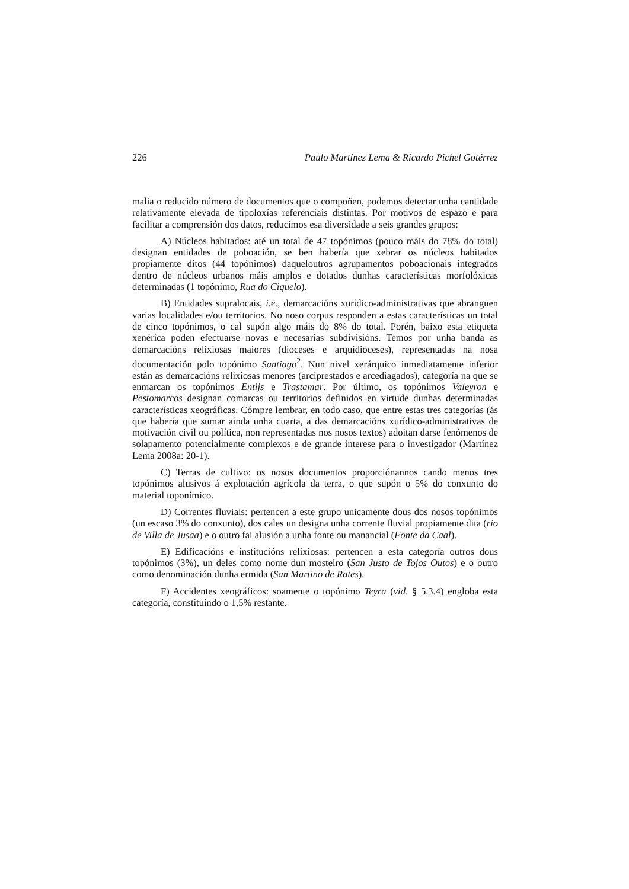226 Paulo Martínez Lema & Ricardo Pichel Gotérrez
malia o reducido número de documentos que o compoñen, podemos detectar unha cantidade relativamente elevada de tipoloxías referenciais distintas. Por motivos de espazo e para facilitar a comprensión dos datos, reducimos esa diversidade a seis grandes grupos:
A) Núcleos habitados: até un total de 47 topónimos (pouco máis do 78% do total) designan entidades de poboación, se ben habería que xebrar os núcleos habitados propiamente ditos (44 topónimos) daqueloutros agrupamentos poboacionais integrados dentro de núcleos urbanos máis amplos e dotados dunhas características morfolóxicas determinadas (1 topónimo, Rua do Ciquelo).
B) Entidades supralocais, i.e., demarcacións xurídico-administrativas que abranguen varias localidades e/ou territorios. No noso corpus responden a estas características un total de cinco topónimos, o cal supón algo máis do 8% do total. Porén, baixo esta etiqueta xenérica poden efectuarse novas e necesarias subdivisións. Temos por unha banda as demarcacións relixiosas maiores (dioceses e arquidioceses), representadas na nosa documentación polo topónimo Santiago<sup>2</sup>. Nun nivel xerárquico inmediatamente inferior están as demarcacións relixiosas menores (arciprestados e arcediagados), categoría na que se enmarcan os topónimos Entijs e Trastamar. Por último, os topónimos Valeyron e Pestomarcos designan comarcas ou territorios definidos en virtude dunhas determinadas características xeográficas. Cómpre lembrar, en todo caso, que entre estas tres categorías (ás que habería que sumar aínda unha cuarta, a das demarcacións xurídico-administrativas de motivación civil ou política, non representadas nos nosos textos) adoitan darse fenómenos de solapamento potencialmente complexos e de grande interese para o investigador (Martínez Lema 2008a: 20-1).
C) Terras de cultivo: os nosos documentos proporciónannos cando menos tres topónimos alusivos á explotación agrícola da terra, o que supón o 5% do conxunto do material toponímico.
D) Correntes fluviais: pertencen a este grupo unicamente dous dos nosos topónimos (un escaso 3% do conxunto), dos cales un designa unha corrente fluvial propiamente dita (rio de Villa de Jusaa) e o outro fai alusión a unha fonte ou manancial (Fonte da Caal).
E) Edificacións e institucións relixiosas: pertencen a esta categoría outros dous topónimos (3%), un deles como nome dun mosteiro (San Justo de Tojos Outos) e o outro como denominación dunha ermida (San Martino de Rates).
F) Accidentes xeográficos: soamente o topónimo Teyra (vid. § 5.3.4) engloba esta categoría, constituíndo o 1,5% restante.